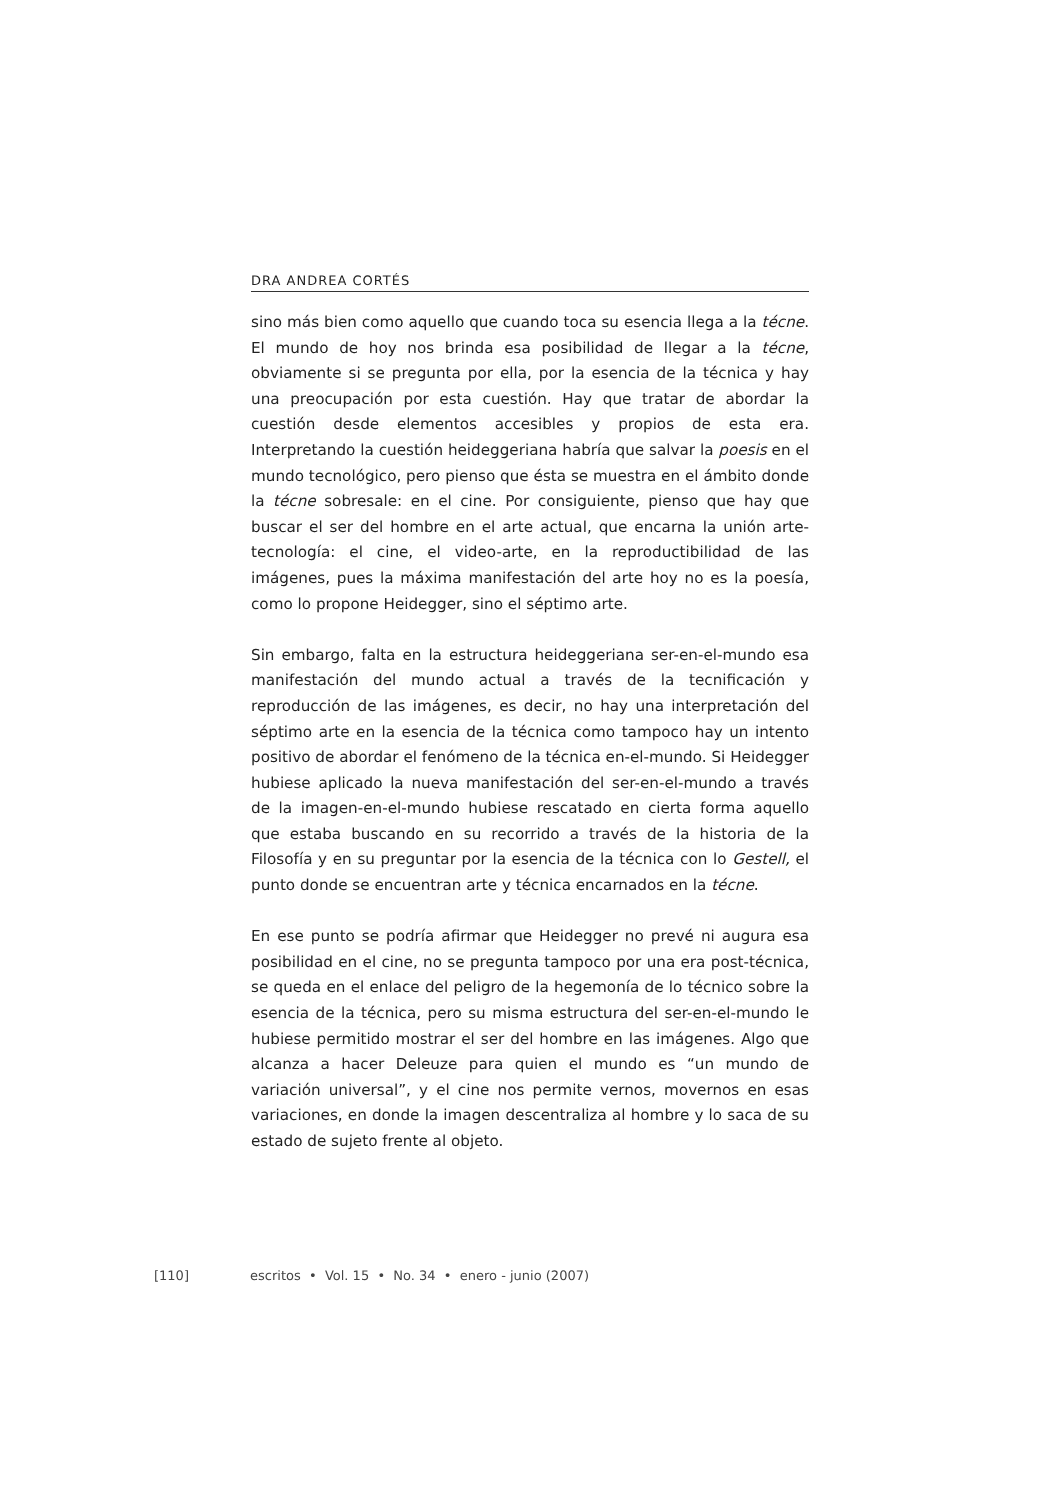DRA ANDREA CORTÉS
sino más bien como aquello que cuando toca su esencia llega a la técne. El mundo de hoy nos brinda esa posibilidad de llegar a la técne, obviamente si se pregunta por ella, por la esencia de la técnica y hay una preocupación por esta cuestión. Hay que tratar de abordar la cuestión desde elementos accesibles y propios de esta era. Interpretando la cuestión heideggeriana habría que salvar la poesis en el mundo tecnológico, pero pienso que ésta se muestra en el ámbito donde la técne sobresale: en el cine. Por consiguiente, pienso que hay que buscar el ser del hombre en el arte actual, que encarna la unión arte-tecnología: el cine, el video-arte, en la reproductibilidad de las imágenes, pues la máxima manifestación del arte hoy no es la poesía, como lo propone Heidegger, sino el séptimo arte.
Sin embargo, falta en la estructura heideggeriana ser-en-el-mundo esa manifestación del mundo actual a través de la tecnificación y reproducción de las imágenes, es decir, no hay una interpretación del séptimo arte en la esencia de la técnica como tampoco hay un intento positivo de abordar el fenómeno de la técnica en-el-mundo. Si Heidegger hubiese aplicado la nueva manifestación del ser-en-el-mundo a través de la imagen-en-el-mundo hubiese rescatado en cierta forma aquello que estaba buscando en su recorrido a través de la historia de la Filosofía y en su preguntar por la esencia de la técnica con lo Gestell, el punto donde se encuentran arte y técnica encarnados en la técne.
En ese punto se podría afirmar que Heidegger no prevé ni augura esa posibilidad en el cine, no se pregunta tampoco por una era post-técnica, se queda en el enlace del peligro de la hegemonía de lo técnico sobre la esencia de la técnica, pero su misma estructura del ser-en-el-mundo le hubiese permitido mostrar el ser del hombre en las imágenes. Algo que alcanza a hacer Deleuze para quien el mundo es “un mundo de variación universal”, y el cine nos permite vernos, movernos en esas variaciones, en donde la imagen descentraliza al hombre y lo saca de su estado de sujeto frente al objeto.
[110] escritos • Vol. 15 • No. 34 • enero - junio (2007)